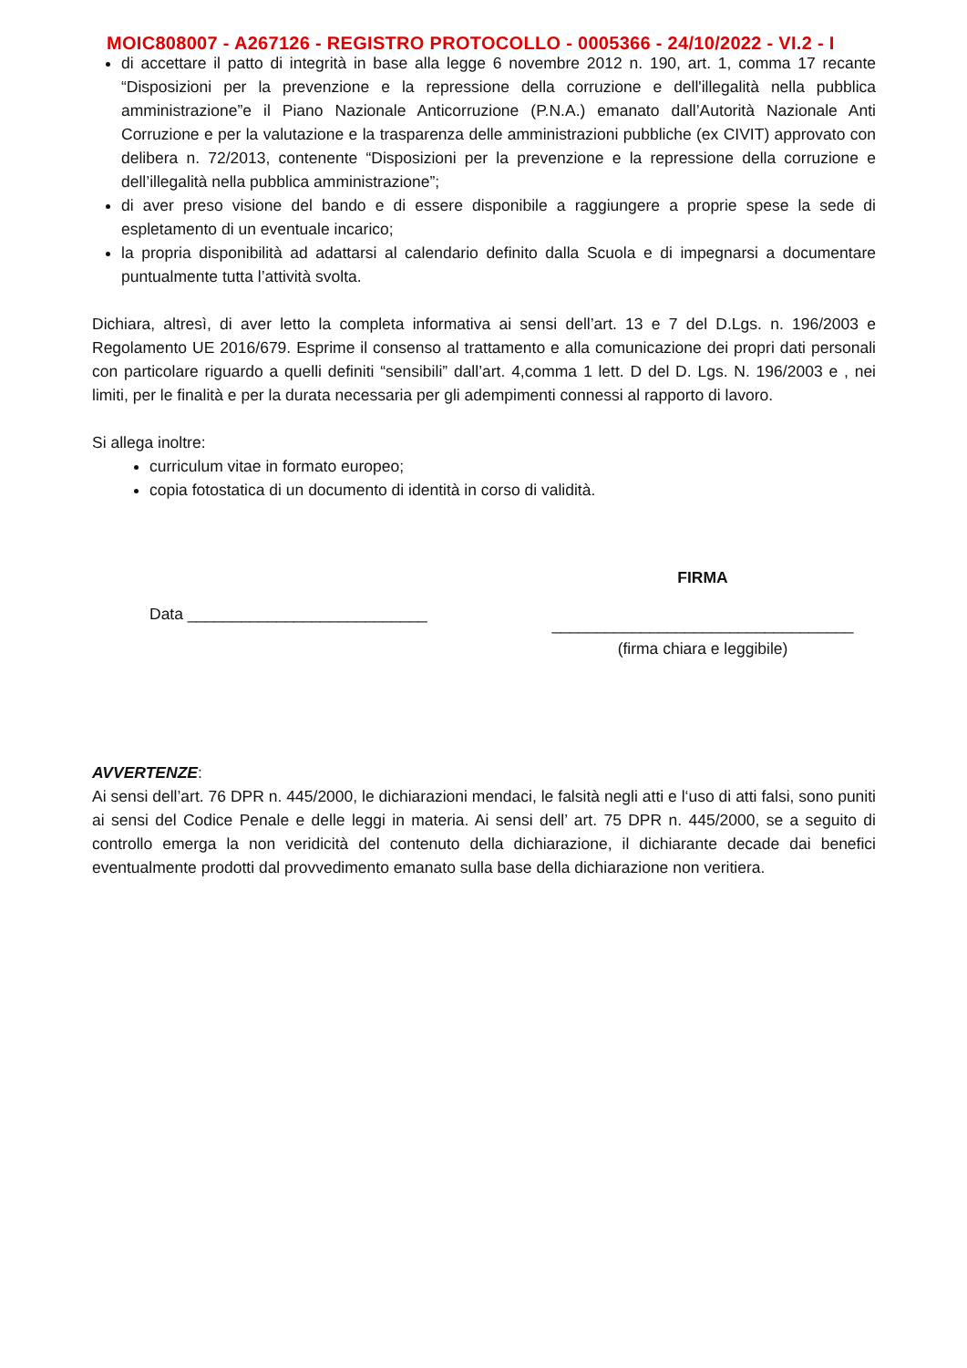MOIC808007 - A267126 - REGISTRO PROTOCOLLO - 0005366 - 24/10/2022 - VI.2 - I
di accettare il patto di integrità in base alla legge 6 novembre 2012 n. 190, art. 1, comma 17 recante “Disposizioni per la prevenzione e la repressione della corruzione e dell'illegalità nella pubblica amministrazione”e il Piano Nazionale Anticorruzione (P.N.A.) emanato dall’Autorità Nazionale Anti Corruzione e per la valutazione e la trasparenza delle amministrazioni pubbliche (ex CIVIT) approvato con delibera n. 72/2013, contenente “Disposizioni per la prevenzione e la repressione della corruzione e dell’illegalità nella pubblica amministrazione”;
di aver preso visione del bando e di essere disponibile a raggiungere a proprie spese la sede di espletamento di un eventuale incarico;
la propria disponibilità ad adattarsi al calendario definito dalla Scuola e di impegnarsi a documentare puntualmente tutta l’attività svolta.
Dichiara, altresì, di aver letto la completa informativa ai sensi dell’art. 13 e 7 del D.Lgs. n. 196/2003 e Regolamento UE 2016/679. Esprime il consenso al trattamento e alla comunicazione dei propri dati personali con particolare riguardo a quelli definiti “sensibili” dall’art. 4,comma 1 lett. D del D. Lgs. N. 196/2003 e , nei limiti, per le finalità e per la durata necessaria per gli adempimenti connessi al rapporto di lavoro.
Si allega inoltre:
curriculum vitae in formato europeo;
copia fotostatica di un documento di identità in corso di validità.
Data ___________________________
FIRMA
__________________________________
(firma chiara e leggibile)
AVVERTENZE:
Ai sensi dell’art. 76 DPR n. 445/2000, le dichiarazioni mendaci, le falsità negli atti e l‘uso di atti falsi, sono puniti ai sensi del Codice Penale e delle leggi in materia. Ai sensi dell’ art. 75 DPR n. 445/2000, se a seguito di controllo emerga la non veridicità del contenuto della dichiarazione, il dichiarante decade dai benefici eventualmente prodotti dal provvedimento emanato sulla base della dichiarazione non veritiera.